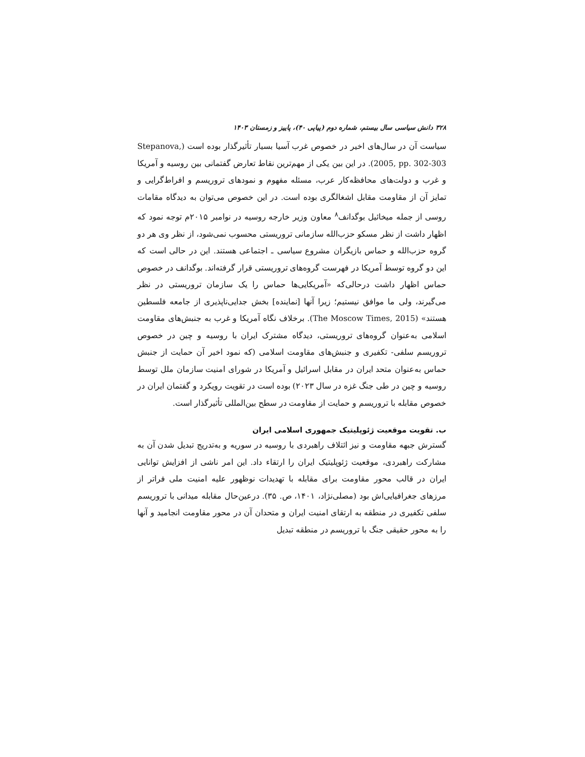۳۲۸ دانش سیاسی سال بیستم، شماره دوم (پیاپی ۴۰)، پاییز و زمستان ۱۴۰۳
سیاست آن در سال‌های اخیر در خصوص غرب آسیا بسیار تأثیرگذار بوده است (Stepanova, 2005, pp. 302-303). در این بین یکی از مهم‌ترین نقاط تعارض گفتمانی بین روسیه و آمریکا و غرب و دولت‌های محافظه‌کار عرب، مسئله مفهوم و نمودهای تروریسم و افراط‌گرایی و تمایز آن از مقاومت مقابل اشغالگری بوده است. در این خصوص می‌توان به دیدگاه مقامات روسی از جمله میخائیل بوگدانف<sup>۸</sup> معاون وزیر خارجه روسیه در نوامبر ۲۰۱۵م توجه نمود که اظهار داشت از نظر مسکو حزب‌الله سازمانی تروریستی محسوب نمی‌شود، از نظر وی هر دو گروه حزب‌الله و حماس بازیگران مشروع سیاسی ـ اجتماعی هستند. این در حالی است که این دو گروه توسط آمریکا در فهرست گروه‌های تروریستی قرار گرفته‌اند. بوگدانف در خصوص حماس اظهار داشت درحالی‌که «آمریکایی‌ها حماس را یک سازمان تروریستی در نظر می‌گیرند، ولی ما موافق نیستیم؛ زیرا آنها [نماینده] بخش جدایی‌ناپذیری از جامعه فلسطین هستند» (The Moscow Times, 2015). برخلاف نگاه آمریکا و غرب به جنبش‌های مقاومت اسلامی به‌عنوان گروه‌های تروریستی، دیدگاه مشترک ایران با روسیه و چین در خصوص تروریسم سلفی- تکفیری و جنبش‌های مقاومت اسلامی (که نمود اخیر آن حمایت از جنبش حماس به‌عنوان متحد ایران در مقابل اسرائیل و آمریکا در شورای امنیت سازمان ملل توسط روسیه و چین در طی جنگ غزه در سال ۲۰۲۳) بوده است در تقویت رویکرد و گفتمان ایران در خصوص مقابله با تروریسم و حمایت از مقاومت در سطح بین‌المللی تأثیرگذار است.
ب. تقویت موقعیت ژئوپلیتیک جمهوری اسلامی ایران
گسترش جبهه مقاومت و نیز ائتلاف راهبردی با روسیه در سوریه و به‌تدریج تبدیل شدن آن به مشارکت راهبردی، موقعیت ژئوپلیتیک ایران را ارتقاء داد. این امر ناشی از افزایش توانایی ایران در قالب محور مقاومت برای مقابله با تهدیدات نوظهور علیه امنیت ملی فراتر از مرزهای جغرافیایی‌اش بود (مصلی‌نژاد، ۱۴۰۱، ص. ۳۵). درعین‌حال مقابله میدانی با تروریسم سلفی تکفیری در منطقه به ارتقای امنیت ایران و متحدان آن در محور مقاومت انجامید و آنها را به محور حقیقی جنگ با تروریسم در منطقه تبدیل